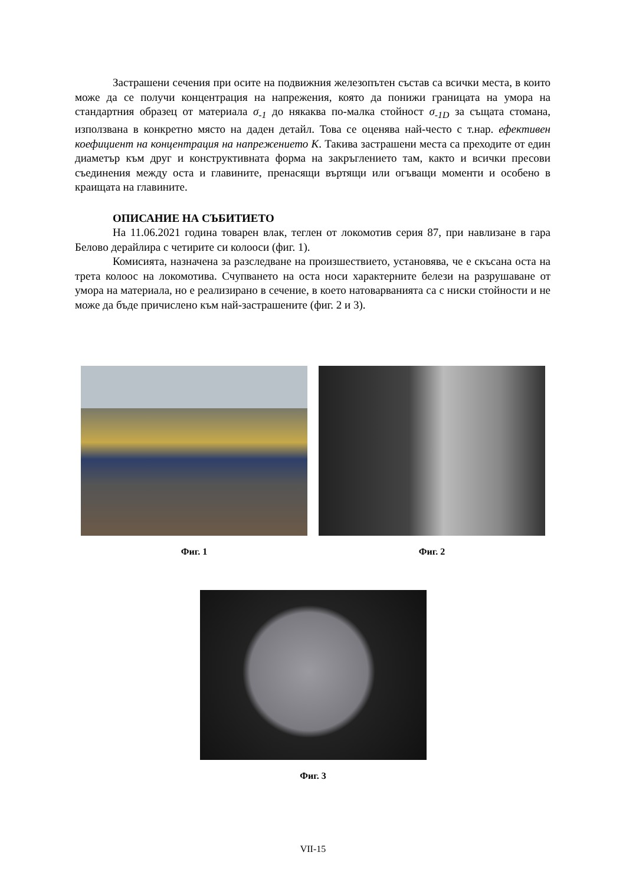Застрашени сечения при осите на подвижния железопътен състав са всички места, в които може да се получи концентрация на напрежения, която да понижи границата на умора на стандартния образец от материала σ<sub>-1</sub> до някаква по-малка стойност σ<sub>-1D</sub> за същата стомана, използвана в конкретно място на даден детайл. Това се оценява най-често с т.нар. ефективен коефициент на концентрация на напрежението K. Такива застрашени места са преходите от един диаметър към друг и конструктивната форма на закръглението там, както и всички пресови съединения между оста и главините, пренасящи въртящи или огъващи моменти и особено в краищата на главините.
ОПИСАНИЕ НА СЪБИТИЕТО
На 11.06.2021 година товарен влак, теглен от локомотив серия 87, при навлизане в гара Белово дерайлира с четирите си колооси (фиг. 1).
Комисията, назначена за разследване на произшествието, установява, че е скъсана оста на трета колоос на локомотива. Счупването на оста носи характерните белези на разрушаване от умора на материала, но е реализирано в сечение, в което натоварванията са с ниски стойности и не може да бъде причислено към най-застрашените (фиг. 2 и 3).
Фиг. 1 Фиг. 2
Фиг. 3
VII-15